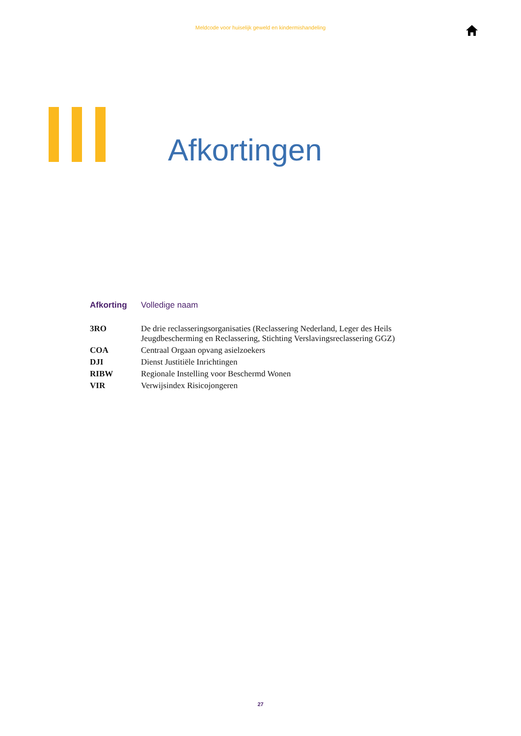Meldcode voor huiselijk geweld en kindermishandeling
Afkortingen
| Afkorting | Volledige naam |
| --- | --- |
| 3RO | De drie reclasseringsorganisaties (Reclassering Nederland, Leger des Heils Jeugdbescherming en Reclassering, Stichting Verslavingsreclassering GGZ) |
| COA | Centraal Orgaan opvang asielzoekers |
| DJI | Dienst Justitiële Inrichtingen |
| RIBW | Regionale Instelling voor Beschermd Wonen |
| VIR | Verwijsindex Risicojongeren |
27